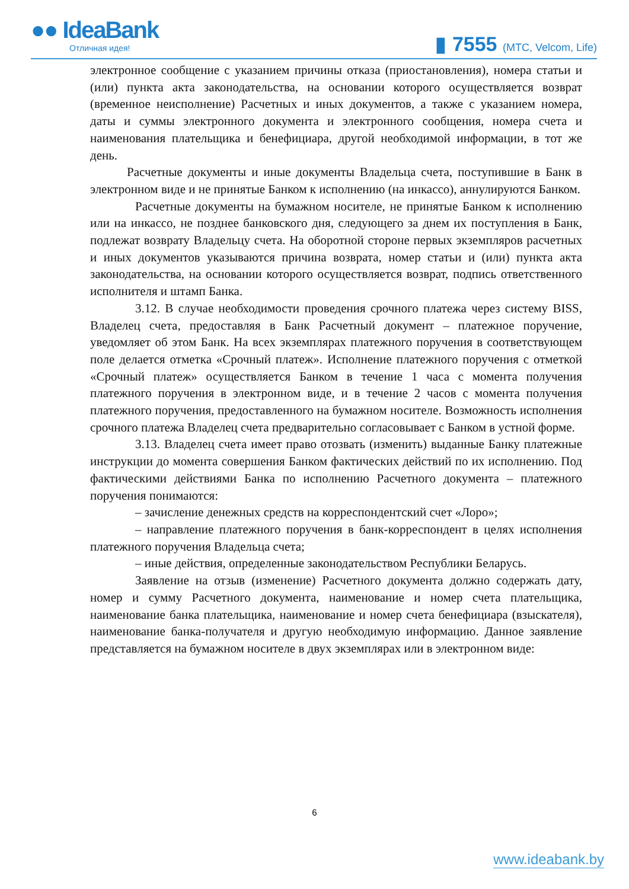●● IdeaBank
Отличная идея!
▮ 7555 (МТС, Velcom, Life)
электронное сообщение с указанием причины отказа (приостановления), номера статьи и (или) пункта акта законодательства, на основании которого осуществляется возврат (временное неисполнение) Расчетных и иных документов, а также с указанием номера, даты и суммы электронного документа и электронного сообщения, номера счета и наименования плательщика и бенефициара, другой необходимой информации, в тот же день.
Расчетные документы и иные документы Владельца счета, поступившие в Банк в электронном виде и не принятые Банком к исполнению (на инкассо), аннулируются Банком.
Расчетные документы на бумажном носителе, не принятые Банком к исполнению или на инкассо, не позднее банковского дня, следующего за днем их поступления в Банк, подлежат возврату Владельцу счета. На оборотной стороне первых экземпляров расчетных и иных документов указываются причина возврата, номер статьи и (или) пункта акта законодательства, на основании которого осуществляется возврат, подпись ответственного исполнителя и штамп Банка.
3.12. В случае необходимости проведения срочного платежа через систему BISS, Владелец счета, предоставляя в Банк Расчетный документ – платежное поручение, уведомляет об этом Банк. На всех экземплярах платежного поручения в соответствующем поле делается отметка «Срочный платеж». Исполнение платежного поручения с отметкой «Срочный платеж» осуществляется Банком в течение 1 часа с момента получения платежного поручения в электронном виде, и в течение 2 часов с момента получения платежного поручения, предоставленного на бумажном носителе. Возможность исполнения срочного платежа Владелец счета предварительно согласовывает с Банком в устной форме.
3.13. Владелец счета имеет право отозвать (изменить) выданные Банку платежные инструкции до момента совершения Банком фактических действий по их исполнению. Под фактическими действиями Банка по исполнению Расчетного документа – платежного поручения понимаются:
– зачисление денежных средств на корреспондентский счет «Лоро»;
– направление платежного поручения в банк-корреспондент в целях исполнения платежного поручения Владельца счета;
– иные действия, определенные законодательством Республики Беларусь.
Заявление на отзыв (изменение) Расчетного документа должно содержать дату, номер и сумму Расчетного документа, наименование и номер счета плательщика, наименование банка плательщика, наименование и номер счета бенефициара (взыскателя), наименование банка-получателя и другую необходимую информацию. Данное заявление представляется на бумажном носителе в двух экземплярах или в электронном виде:
6
www.ideabank.by